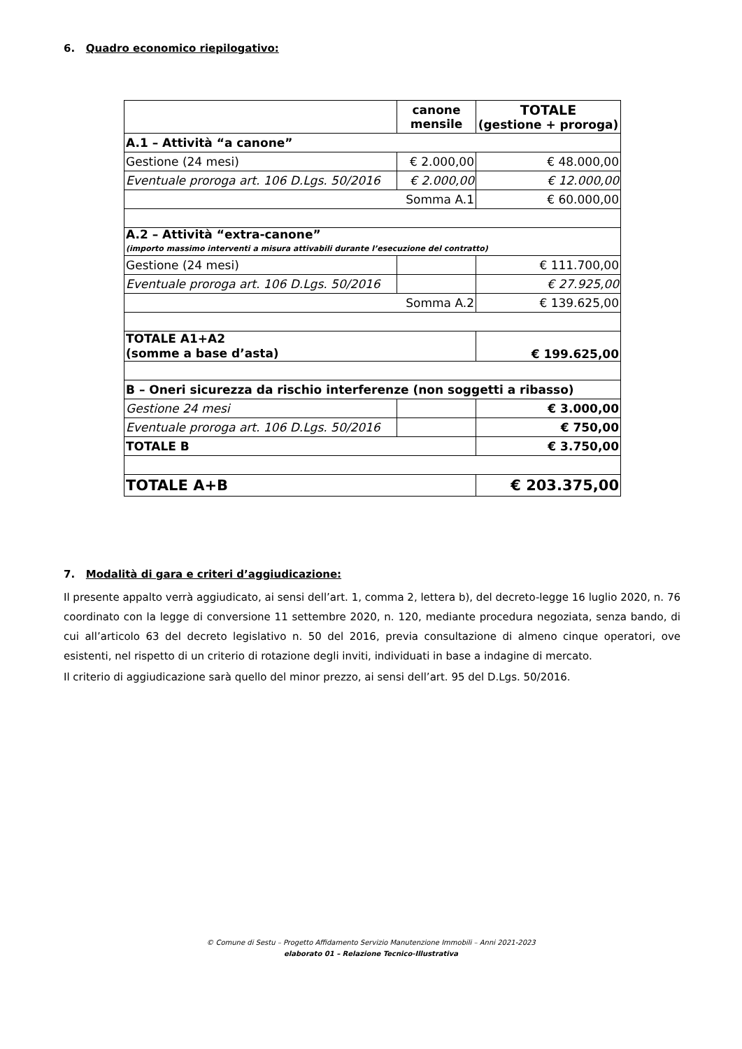6. Quadro economico riepilogativo:
| | canone mensile | TOTALE (gestione + proroga) |
| A.1 – Attività “a canone” | | |
| Gestione (24 mesi) | € 2.000,00 | € 48.000,00 |
| Eventuale proroga art. 106 D.Lgs. 50/2016 | € 2.000,00 | € 12.000,00 |
| Somma A.1 | | € 60.000,00 |
| A.2 – Attività “extra-canone” (importo massimo interventi a misura attivabili durante l’esecuzione del contratto) | | |
| Gestione (24 mesi) | | € 111.700,00 |
| Eventuale proroga art. 106 D.Lgs. 50/2016 | | € 27.925,00 |
| Somma A.2 | | € 139.625,00 |
| TOTALE A1+A2 (somme a base d’asta) | | € 199.625,00 |
| B – Oneri sicurezza da rischio interferenze (non soggetti a ribasso) | | |
| Gestione 24 mesi | | € 3.000,00 |
| Eventuale proroga art. 106 D.Lgs. 50/2016 | | € 750,00 |
| TOTALE B | | € 3.750,00 |
| TOTALE A+B | | € 203.375,00 |
7. Modalità di gara e criteri d’aggiudicazione:
Il presente appalto verrà aggiudicato, ai sensi dell’art. 1, comma 2, lettera b), del decreto-legge 16 luglio 2020, n. 76 coordinato con la legge di conversione 11 settembre 2020, n. 120, mediante procedura negoziata, senza bando, di cui all’articolo 63 del decreto legislativo n. 50 del 2016, previa consultazione di almeno cinque operatori, ove esistenti, nel rispetto di un criterio di rotazione degli inviti, individuati in base a indagine di mercato.
Il criterio di aggiudicazione sarà quello del minor prezzo, ai sensi dell’art. 95 del D.Lgs. 50/2016.
© Comune di Sestu – Progetto Affidamento Servizio Manutenzione Immobili – Anni 2021-2023
elaborato 01 – Relazione Tecnico-Illustrativa